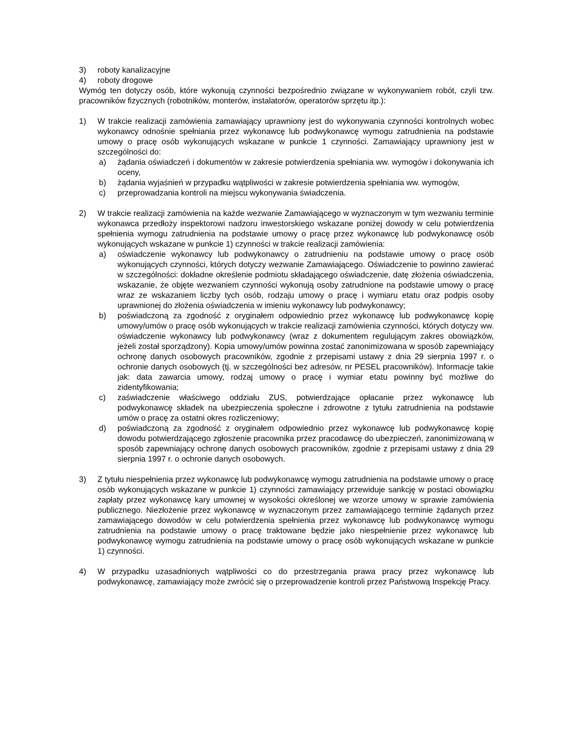3) roboty kanalizacyjne
4) roboty drogowe
Wymóg ten dotyczy osób, które wykonują czynności bezpośrednio związane w wykonywaniem robót, czyli tzw. pracowników fizycznych (robotników, monterów, instalatorów, operatorów sprzętu itp.):
1) W trakcie realizacji zamówienia zamawiający uprawniony jest do wykonywania czynności kontrolnych wobec wykonawcy odnośnie spełniania przez wykonawcę lub podwykonawcę wymogu zatrudnienia na podstawie umowy o pracę osób wykonujących wskazane w punkcie 1 czynności. Zamawiający uprawniony jest w szczególności do:
a) żądania oświadczeń i dokumentów w zakresie potwierdzenia spełniania ww. wymogów i dokonywania ich oceny,
b) żądania wyjaśnień w przypadku wątpliwości w zakresie potwierdzenia spełniania ww. wymogów,
c) przeprowadzania kontroli na miejscu wykonywania świadczenia.
2) W trakcie realizacji zamówienia na każde wezwanie Zamawiającego w wyznaczonym w tym wezwaniu terminie wykonawca przedłoży inspektorowi nadzoru inwestorskiego wskazane poniżej dowody w celu potwierdzenia spełnienia wymogu zatrudnienia na podstawie umowy o pracę przez wykonawcę lub podwykonawcę osób wykonujących wskazane w punkcie 1) czynności w trakcie realizacji zamówienia:
a) oświadczenie wykonawcy lub podwykonawcy o zatrudnieniu na podstawie umowy o pracę osób wykonujących czynności, których dotyczy wezwanie Zamawiającego. Oświadczenie to powinno zawierać w szczególności: dokładne określenie podmiotu składającego oświadczenie, datę złożenia oświadczenia, wskazanie, że objęte wezwaniem czynności wykonują osoby zatrudnione na podstawie umowy o pracę wraz ze wskazaniem liczby tych osób, rodzaju umowy o pracę i wymiaru etatu oraz podpis osoby uprawnionej do złożenia oświadczenia w imieniu wykonawcy lub podwykonawcy;
b) poświadczoną za zgodność z oryginałem odpowiednio przez wykonawcę lub podwykonawcę kopię umowy/umów o pracę osób wykonujących w trakcie realizacji zamówienia czynności, których dotyczy ww. oświadczenie wykonawcy lub podwykonawcy (wraz z dokumentem regulującym zakres obowiązków, jeżeli został sporządzony). Kopia umowy/umów powinna zostać zanonimizowana w sposób zapewniający ochronę danych osobowych pracowników, zgodnie z przepisami ustawy z dnia 29 sierpnia 1997 r. o ochronie danych osobowych (tj. w szczególności bez adresów, nr PESEL pracowników). Informacje takie jak: data zawarcia umowy, rodzaj umowy o pracę i wymiar etatu powinny być możliwe do zidentyfikowania;
c) zaświadczenie właściwego oddziału ZUS, potwierdzające opłacanie przez wykonawcę lub podwykonawcę składek na ubezpieczenia społeczne i zdrowotne z tytułu zatrudnienia na podstawie umów o pracę za ostatni okres rozliczeniowy;
d) poświadczoną za zgodność z oryginałem odpowiednio przez wykonawcę lub podwykonawcę kopię dowodu potwierdzającego zgłoszenie pracownika przez pracodawcę do ubezpieczeń, zanonimizowaną w sposób zapewniający ochronę danych osobowych pracowników, zgodnie z przepisami ustawy z dnia 29 sierpnia 1997 r. o ochronie danych osobowych.
3) Z tytułu niespełnienia przez wykonawcę lub podwykonawcę wymogu zatrudnienia na podstawie umowy o pracę osób wykonujących wskazane w punkcie 1) czynności zamawiający przewiduje sankcję w postaci obowiązku zapłaty przez wykonawcę kary umownej w wysokości określonej we wzorze umowy w sprawie zamówienia publicznego. Niezłożenie przez wykonawcę w wyznaczonym przez zamawiającego terminie żądanych przez zamawiającego dowodów w celu potwierdzenia spełnienia przez wykonawcę lub podwykonawcę wymogu zatrudnienia na podstawie umowy o pracę traktowane będzie jako niespełnienie przez wykonawcę lub podwykonawcę wymogu zatrudnienia na podstawie umowy o pracę osób wykonujących wskazane w punkcie 1) czynności.
4) W przypadku uzasadnionych wątpliwości co do przestrzegania prawa pracy przez wykonawcę lub podwykonawcę, zamawiający może zwrócić się o przeprowadzenie kontroli przez Państwową Inspekcję Pracy.